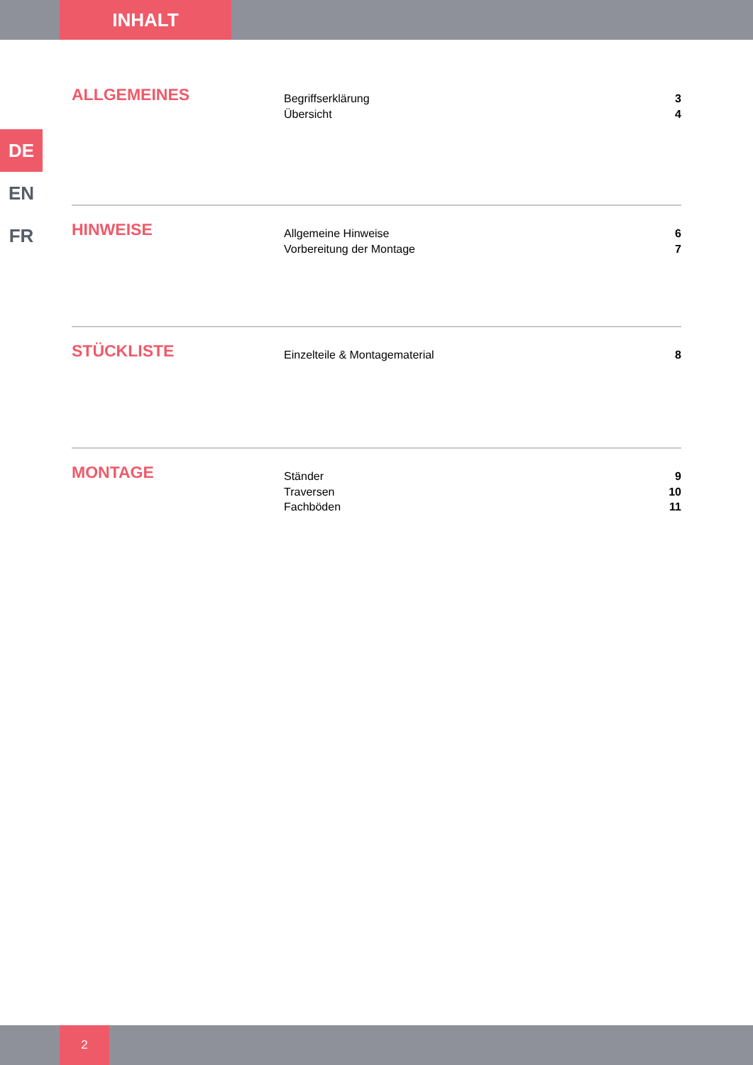INHALT
DE
EN
FR
ALLGEMEINES
Begriffserklärung 3
Übersicht 4
HINWEISE
Allgemeine Hinweise 6
Vorbereitung der Montage 7
STÜCKLISTE
Einzelteile & Montagematerial 8
MONTAGE
Ständer 9
Traversen 10
Fachböden 11
2